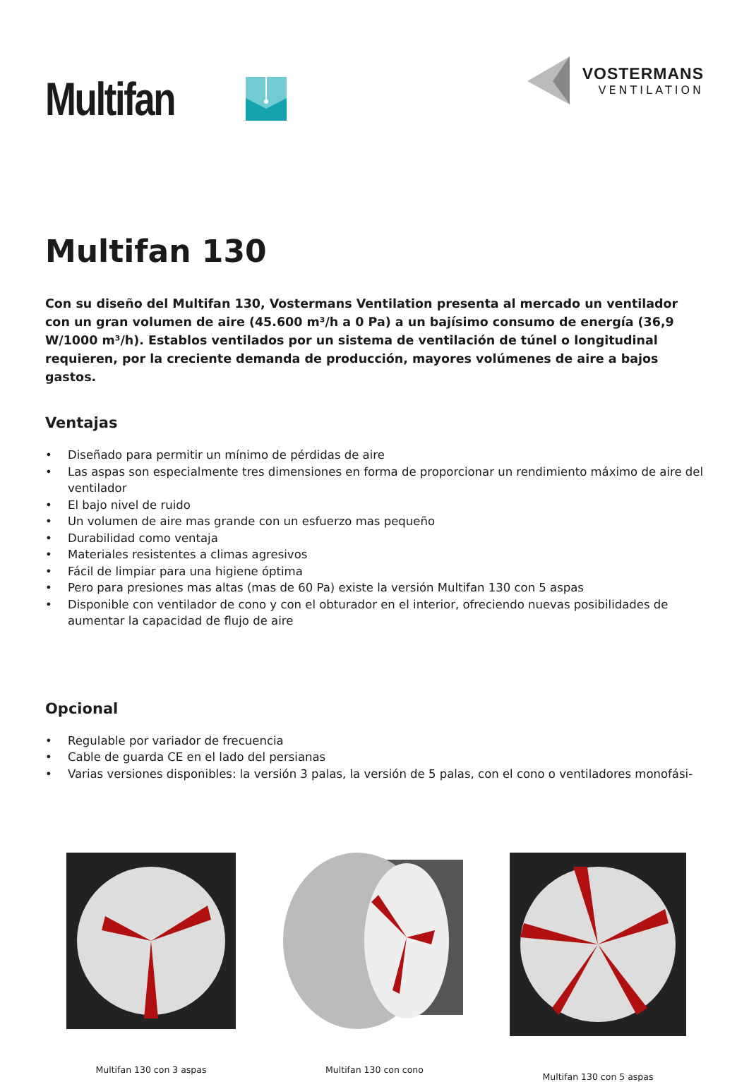Multifan
VOSTERMANS
VENTILATION
Multifan 130
Con su diseño del Multifan 130, Vostermans Ventilation presenta al mercado un ventilador con un gran volumen de aire (45.600 m³/h a 0 Pa) a un bajísimo consumo de energía (36,9 W/1000 m³/h). Establos ventilados por un sistema de ventilación de túnel o longitudinal requieren, por la creciente demanda de producción, mayores volúmenes de aire a bajos gastos.
Ventajas
• Diseñado para permitir un mínimo de pérdidas de aire
• Las aspas son especialmente tres dimensiones en forma de proporcionar un rendimiento máximo de aire del ventilador
• El bajo nivel de ruido
• Un volumen de aire mas grande con un esfuerzo mas pequeño
• Durabilidad como ventaja
• Materiales resistentes a climas agresivos
• Fácil de limpiar para una higiene óptima
• Pero para presiones mas altas (mas de 60 Pa) existe la versión Multifan 130 con 5 aspas
• Disponible con ventilador de cono y con el obturador en el interior, ofreciendo nuevas posibilidades de aumentar la capacidad de flujo de aire
Opcional
• Regulable por variador de frecuencia
• Cable de guarda CE en el lado del persianas
• Varias versiones disponibles: la versión 3 palas, la versión de 5 palas, con el cono o ventiladores monofási-
Multifan 130 con 3 aspas Multifan 130 con cono Multifan 130 con 5 aspas